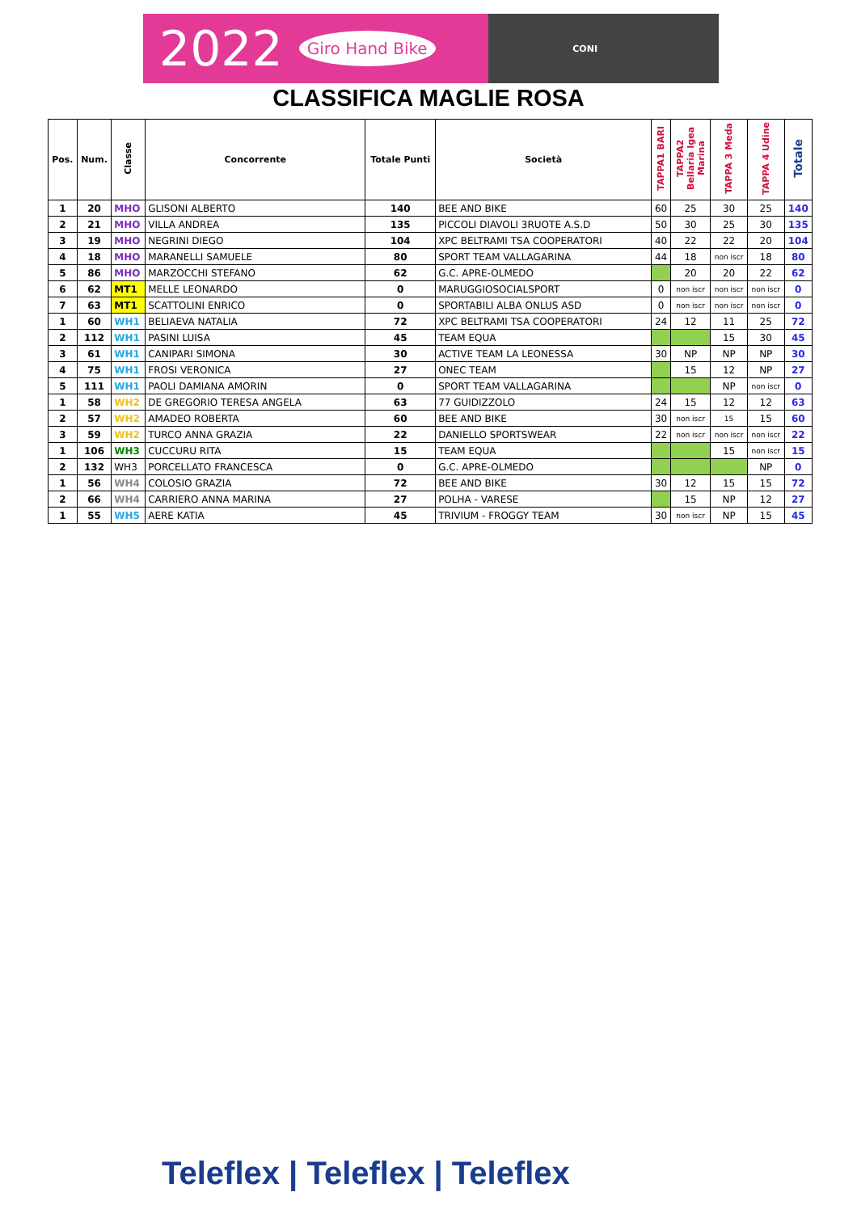2022 Giro Hand Bike CONI
CLASSIFICA MAGLIE ROSA
| Pos. | Num. | Classe | Concorrente | Totale Punti | Società | TAPPA1 BARI | TAPPA2 Bellaria Igea Marina | TAPPA 3 Meda | TAPPA 4 Udine | Totale |
| --- | --- | --- | --- | --- | --- | --- | --- | --- | --- | --- |
| 1 | 20 | MHO | GLISONI ALBERTO | 140 | BEE AND BIKE | 60 | 25 | 30 | 25 | 140 |
| 2 | 21 | MHO | VILLA ANDREA | 135 | PICCOLI DIAVOLI 3RUOTE A.S.D | 50 | 30 | 25 | 30 | 135 |
| 3 | 19 | MHO | NEGRINI DIEGO | 104 | XPC BELTRAMI TSA COOPERATORI | 40 | 22 | 22 | 20 | 104 |
| 4 | 18 | MHO | MARANELLI SAMUELE | 80 | SPORT TEAM VALLAGARINA | 44 | 18 | non iscr | 18 | 80 |
| 5 | 86 | MHO | MARZOCCHI STEFANO | 62 | G.C. APRE-OLMEDO | | 20 | 20 | 22 | 62 |
| 6 | 62 | MT1 | MELLE LEONARDO | 0 | MARUGGIOSOCIALSPORT | 0 | non iscr | non iscr | non iscr | 0 |
| 7 | 63 | MT1 | SCATTOLINI ENRICO | 0 | SPORTABILI ALBA ONLUS ASD | 0 | non iscr | non iscr | non iscr | 0 |
| 1 | 60 | WH1 | BELIAEVA NATALIA | 72 | XPC BELTRAMI TSA COOPERATORI | 24 | 12 | 11 | 25 | 72 |
| 2 | 112 | WH1 | PASINI LUISA | 45 | TEAM EQUA | | | 15 | 30 | 45 |
| 3 | 61 | WH1 | CANIPARI SIMONA | 30 | ACTIVE TEAM LA LEONESSA | 30 | NP | NP | NP | 30 |
| 4 | 75 | WH1 | FROSI VERONICA | 27 | ONEC TEAM | | 15 | 12 | NP | 27 |
| 5 | 111 | WH1 | PAOLI DAMIANA AMORIN | 0 | SPORT TEAM VALLAGARINA | | | NP | non iscr | 0 |
| 1 | 58 | WH2 | DE GREGORIO TERESA ANGELA | 63 | 77 GUIDIZZOLO | 24 | 15 | 12 | 12 | 63 |
| 2 | 57 | WH2 | AMADEO ROBERTA | 60 | BEE AND BIKE | 30 | non iscr | 15 | 15 | 60 |
| 3 | 59 | WH2 | TURCO ANNA GRAZIA | 22 | DANIELLO SPORTSWEAR | 22 | non iscr | non iscr | non iscr | 22 |
| 1 | 106 | WH3 | CUCCURU RITA | 15 | TEAM EQUA | | | 15 | non iscr | 15 |
| 2 | 132 | WH3 | PORCELLATO FRANCESCA | 0 | G.C. APRE-OLMEDO | | | | NP | 0 |
| 1 | 56 | WH4 | COLOSIO GRAZIA | 72 | BEE AND BIKE | 30 | 12 | 15 | 15 | 72 |
| 2 | 66 | WH4 | CARRIERO ANNA MARINA | 27 | POLHA - VARESE | | 15 | NP | 12 | 27 |
| 1 | 55 | WH5 | AERE KATIA | 45 | TRIVIUM - FROGGY TEAM | 30 | non iscr | NP | 15 | 45 |
Teleflex | Teleflex | Teleflex